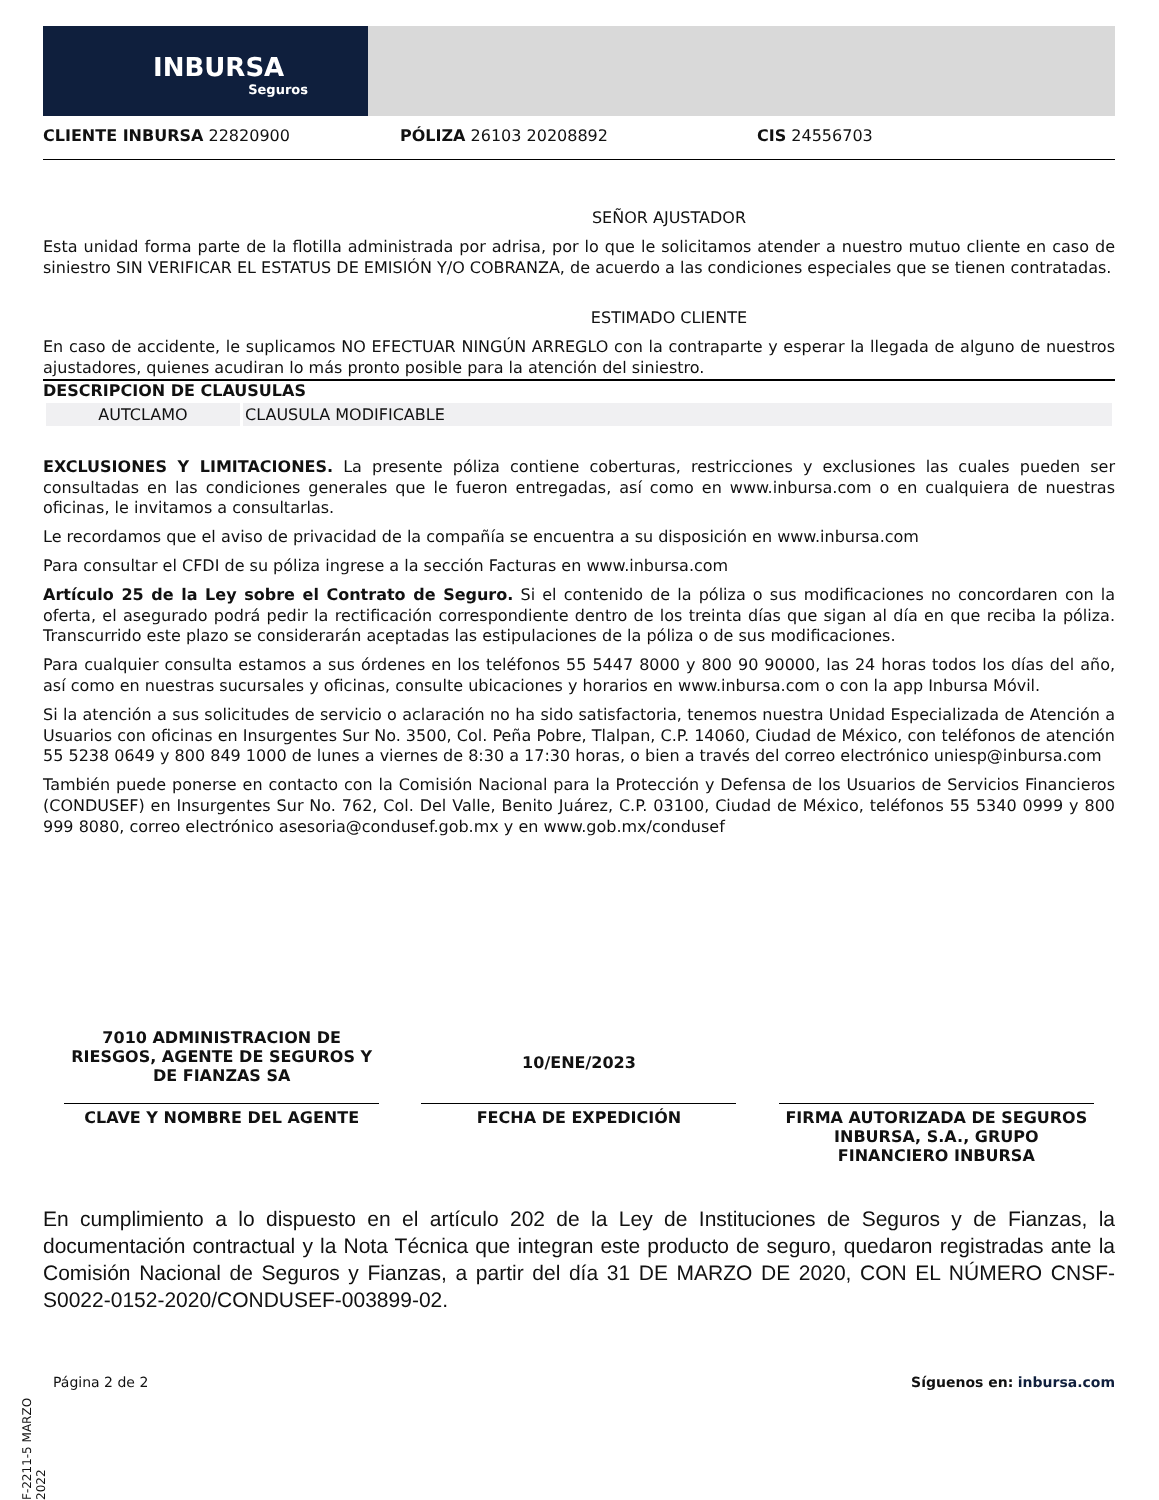INBURSA
Seguros
CLIENTE INBURSA 22820900 PÓLIZA 26103 20208892 CIS 24556703
SEÑOR AJUSTADOR
Esta unidad forma parte de la flotilla administrada por adrisa, por lo que le solicitamos atender a nuestro mutuo cliente en caso de siniestro SIN VERIFICAR EL ESTATUS DE EMISIÓN Y/O COBRANZA, de acuerdo a las condiciones especiales que se tienen contratadas.
ESTIMADO CLIENTE
En caso de accidente, le suplicamos NO EFECTUAR NINGÚN ARREGLO con la contraparte y esperar la llegada de alguno de nuestros ajustadores, quienes acudiran lo más pronto posible para la atención del siniestro.
DESCRIPCION DE CLAUSULAS
| AUTCLAMO | CLAUSULA MODIFICABLE |
EXCLUSIONES Y LIMITACIONES. La presente póliza contiene coberturas, restricciones y exclusiones las cuales pueden ser consultadas en las condiciones generales que le fueron entregadas, así como en www.inbursa.com o en cualquiera de nuestras oficinas, le invitamos a consultarlas.
Le recordamos que el aviso de privacidad de la compañía se encuentra a su disposición en www.inbursa.com
Para consultar el CFDI de su póliza ingrese a la sección Facturas en www.inbursa.com
Artículo 25 de la Ley sobre el Contrato de Seguro. Si el contenido de la póliza o sus modificaciones no concordaren con la oferta, el asegurado podrá pedir la rectificación correspondiente dentro de los treinta días que sigan al día en que reciba la póliza. Transcurrido este plazo se considerarán aceptadas las estipulaciones de la póliza o de sus modificaciones.
Para cualquier consulta estamos a sus órdenes en los teléfonos 55 5447 8000 y 800 90 90000, las 24 horas todos los días del año, así como en nuestras sucursales y oficinas, consulte ubicaciones y horarios en www.inbursa.com o con la app Inbursa Móvil.
Si la atención a sus solicitudes de servicio o aclaración no ha sido satisfactoria, tenemos nuestra Unidad Especializada de Atención a Usuarios con oficinas en Insurgentes Sur No. 3500, Col. Peña Pobre, Tlalpan, C.P. 14060, Ciudad de México, con teléfonos de atención 55 5238 0649 y 800 849 1000 de lunes a viernes de 8:30 a 17:30 horas, o bien a través del correo electrónico uniesp@inbursa.com
También puede ponerse en contacto con la Comisión Nacional para la Protección y Defensa de los Usuarios de Servicios Financieros (CONDUSEF) en Insurgentes Sur No. 762, Col. Del Valle, Benito Juárez, C.P. 03100, Ciudad de México, teléfonos 55 5340 0999 y 800 999 8080, correo electrónico asesoria@condusef.gob.mx y en www.gob.mx/condusef
7010 ADMINISTRACION DE RIESGOS, AGENTE DE SEGUROS Y DE FIANZAS SA
CLAVE Y NOMBRE DEL AGENTE
10/ENE/2023
FECHA DE EXPEDICIÓN
FIRMA AUTORIZADA DE SEGUROS INBURSA, S.A., GRUPO FINANCIERO INBURSA
En cumplimiento a lo dispuesto en el artículo 202 de la Ley de Instituciones de Seguros y de Fianzas, la documentación contractual y la Nota Técnica que integran este producto de seguro, quedaron registradas ante la Comisión Nacional de Seguros y Fianzas, a partir del día 31 DE MARZO DE 2020, CON EL NÚMERO CNSF-S0022-0152-2020/CONDUSEF-003899-02.
Página 2 de 2 Síguenos en: inbursa.com
F-2211-5 MARZO 2022